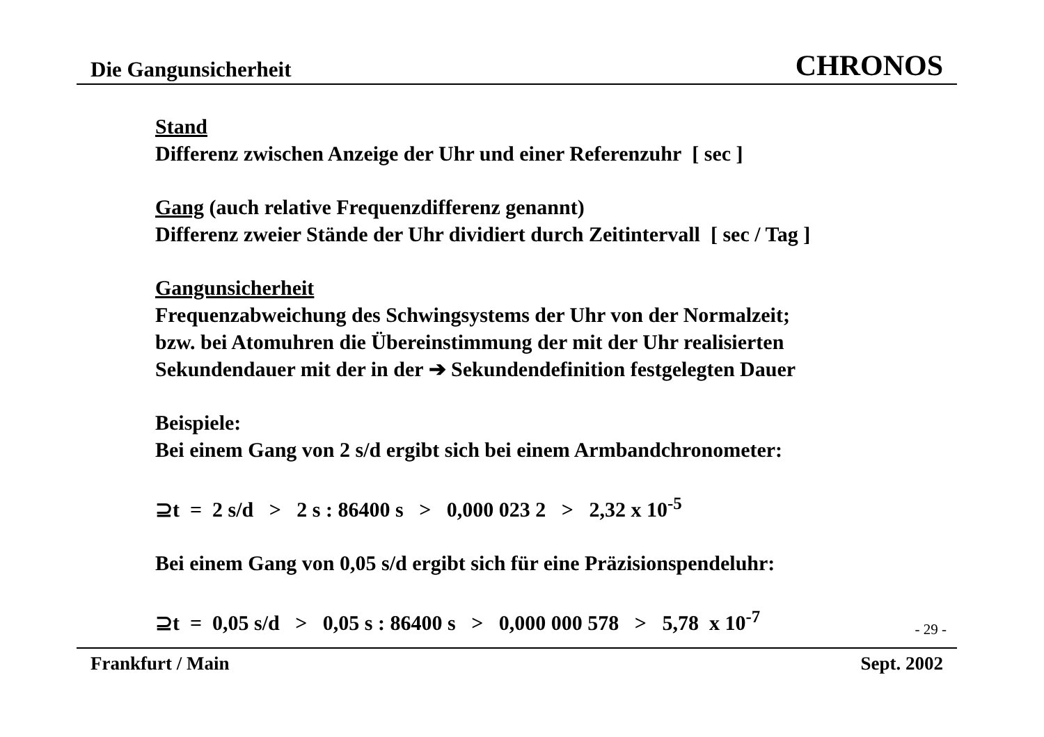Die Gangunsicherheit CHRONOS
Stand
Differenz zwischen Anzeige der Uhr und einer Referenzuhr [ sec ]
Gang (auch relative Frequenzdifferenz genannt)
Differenz zweier Stände der Uhr dividiert durch Zeitintervall [ sec / Tag ]
Gangunsicherheit
Frequenzabweichung des Schwingsystems der Uhr von der Normalzeit;
bzw. bei Atomuhren die Übereinstimmung der mit der Uhr realisierten
Sekundendauer mit der in der ➔ Sekundendefinition festgelegten Dauer
Beispiele:
Bei einem Gang von 2 s/d ergibt sich bei einem Armbandchronometer:
⊇t = 2 s/d > 2 s : 86400 s > 0,000 023 2 > 2,32 x 10<sup>-5</sup>
Bei einem Gang von 0,05 s/d ergibt sich für eine Präzisionspendeluhr:
⊇t = 0,05 s/d > 0,05 s : 86400 s > 0,000 000 578 > 5,78 x 10<sup>-7</sup>
- 29 -
Frankfurt / Main Sept. 2002